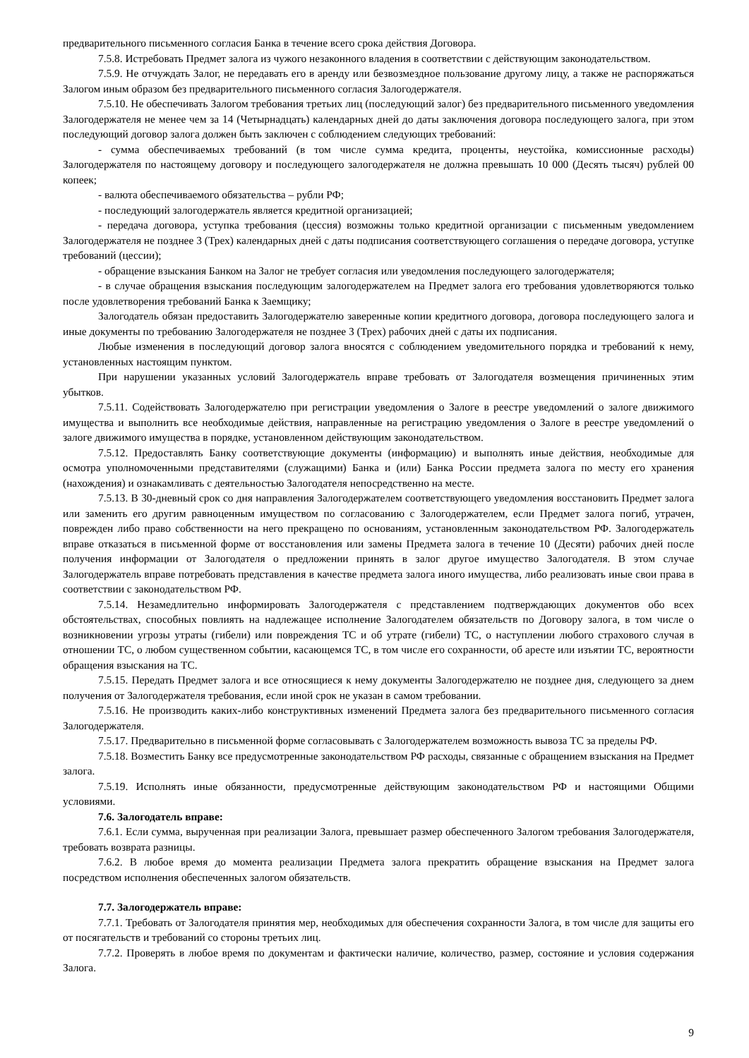предварительного письменного согласия Банка в течение всего срока действия Договора.
7.5.8. Истребовать Предмет залога из чужого незаконного владения в соответствии с действующим законодательством.
7.5.9. Не отчуждать Залог, не передавать его в аренду или безвозмездное пользование другому лицу, а также не распоряжаться Залогом иным образом без предварительного письменного согласия Залогодержателя.
7.5.10. Не обеспечивать Залогом требования третьих лиц (последующий залог) без предварительного письменного уведомления Залогодержателя не менее чем за 14 (Четырнадцать) календарных дней до даты заключения договора последующего залога, при этом последующий договор залога должен быть заключен с соблюдением следующих требований:
- сумма обеспечиваемых требований (в том числе сумма кредита, проценты, неустойка, комиссионные расходы) Залогодержателя по настоящему договору и последующего залогодержателя не должна превышать 10 000 (Десять тысяч) рублей 00 копеек;
- валюта обеспечиваемого обязательства – рубли РФ;
- последующий залогодержатель является кредитной организацией;
- передача договора, уступка требования (цессия) возможны только кредитной организации с письменным уведомлением Залогодержателя не позднее 3 (Трех) календарных дней с даты подписания соответствующего соглашения о передаче договора, уступке требований (цессии);
- обращение взыскания Банком на Залог не требует согласия или уведомления последующего залогодержателя;
- в случае обращения взыскания последующим залогодержателем на Предмет залога его требования удовлетворяются только после удовлетворения требований Банка к Заемщику;
Залогодатель обязан предоставить Залогодержателю заверенные копии кредитного договора, договора последующего залога и иные документы по требованию Залогодержателя не позднее 3 (Трех) рабочих дней с даты их подписания.
Любые изменения в последующий договор залога вносятся с соблюдением уведомительного порядка и требований к нему, установленных настоящим пунктом.
При нарушении указанных условий Залогодержатель вправе требовать от Залогодателя возмещения причиненных этим убытков.
7.5.11. Содействовать Залогодержателю при регистрации уведомления о Залоге в реестре уведомлений о залоге движимого имущества и выполнить все необходимые действия, направленные на регистрацию уведомления о Залоге в реестре уведомлений о залоге движимого имущества в порядке, установленном действующим законодательством.
7.5.12. Предоставлять Банку соответствующие документы (информацию) и выполнять иные действия, необходимые для осмотра уполномоченными представителями (служащими) Банка и (или) Банка России предмета залога по месту его хранения (нахождения) и ознакамливать с деятельностью Залогодателя непосредственно на месте.
7.5.13. В 30-дневный срок со дня направления Залогодержателем соответствующего уведомления восстановить Предмет залога или заменить его другим равноценным имуществом по согласованию с Залогодержателем, если Предмет залога погиб, утрачен, поврежден либо право собственности на него прекращено по основаниям, установленным законодательством РФ. Залогодержатель вправе отказаться в письменной форме от восстановления или замены Предмета залога в течение 10 (Десяти) рабочих дней после получения информации от Залогодателя о предложении принять в залог другое имущество Залогодателя. В этом случае Залогодержатель вправе потребовать представления в качестве предмета залога иного имущества, либо реализовать иные свои права в соответствии с законодательством РФ.
7.5.14. Незамедлительно информировать Залогодержателя с представлением подтверждающих документов обо всех обстоятельствах, способных повлиять на надлежащее исполнение Залогодателем обязательств по Договору залога, в том числе о возникновении угрозы утраты (гибели) или повреждения ТС и об утрате (гибели) ТС, о наступлении любого страхового случая в отношении ТС, о любом существенном событии, касающемся ТС, в том числе его сохранности, об аресте или изъятии ТС, вероятности обращения взыскания на ТС.
7.5.15. Передать Предмет залога и все относящиеся к нему документы Залогодержателю не позднее дня, следующего за днем получения от Залогодержателя требования, если иной срок не указан в самом требовании.
7.5.16. Не производить каких-либо конструктивных изменений Предмета залога без предварительного письменного согласия Залогодержателя.
7.5.17. Предварительно в письменной форме согласовывать с Залогодержателем возможность вывоза ТС за пределы РФ.
7.5.18. Возместить Банку все предусмотренные законодательством РФ расходы, связанные с обращением взыскания на Предмет залога.
7.5.19. Исполнять иные обязанности, предусмотренные действующим законодательством РФ и настоящими Общими условиями.
7.6. Залогодатель вправе:
7.6.1. Если сумма, вырученная при реализации Залога, превышает размер обеспеченного Залогом требования Залогодержателя, требовать возврата разницы.
7.6.2. В любое время до момента реализации Предмета залога прекратить обращение взыскания на Предмет залога посредством исполнения обеспеченных залогом обязательств.
7.7. Залогодержатель вправе:
7.7.1. Требовать от Залогодателя принятия мер, необходимых для обеспечения сохранности Залога, в том числе для защиты его от посягательств и требований со стороны третьих лиц.
7.7.2. Проверять в любое время по документам и фактически наличие, количество, размер, состояние и условия содержания Залога.
9